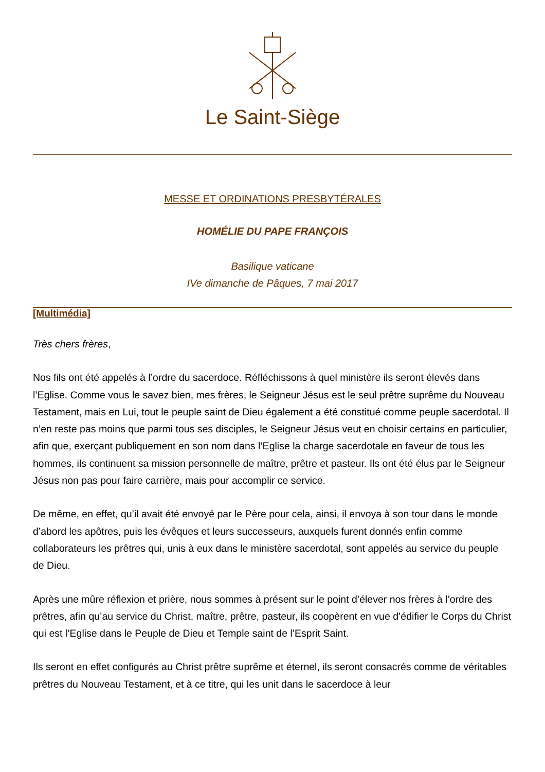Le Saint-Siège
MESSE ET ORDINATIONS PRESBYTÉRALES
HOMÉLIE DU PAPE FRANÇOIS
Basilique vaticane
IVe dimanche de Pâques, 7 mai 2017
[Multimédia]
Très chers frères,
Nos fils ont été appelés à l’ordre du sacerdoce. Réfléchissons à quel ministère ils seront élevés dans l’Eglise. Comme vous le savez bien, mes frères, le Seigneur Jésus est le seul prêtre suprême du Nouveau Testament, mais en Lui, tout le peuple saint de Dieu également a été constitué comme peuple sacerdotal. Il n’en reste pas moins que parmi tous ses disciples, le Seigneur Jésus veut en choisir certains en particulier, afin que, exerçant publiquement en son nom dans l’Eglise la charge sacerdotale en faveur de tous les hommes, ils continuent sa mission personnelle de maître, prêtre et pasteur. Ils ont été élus par le Seigneur Jésus non pas pour faire carrière, mais pour accomplir ce service.
De même, en effet, qu’il avait été envoyé par le Père pour cela, ainsi, il envoya à son tour dans le monde d’abord les apôtres, puis les évêques et leurs successeurs, auxquels furent donnés enfin comme collaborateurs les prêtres qui, unis à eux dans le ministère sacerdotal, sont appelés au service du peuple de Dieu.
Après une mûre réflexion et prière, nous sommes à présent sur le point d’élever nos frères à l’ordre des prêtres, afin qu’au service du Christ, maître, prêtre, pasteur, ils coopèrent en vue d’édifier le Corps du Christ qui est l’Eglise dans le Peuple de Dieu et Temple saint de l’Esprit Saint.
Ils seront en effet configurés au Christ prêtre suprême et éternel, ils seront consacrés comme de véritables prêtres du Nouveau Testament, et à ce titre, qui les unit dans le sacerdoce à leur